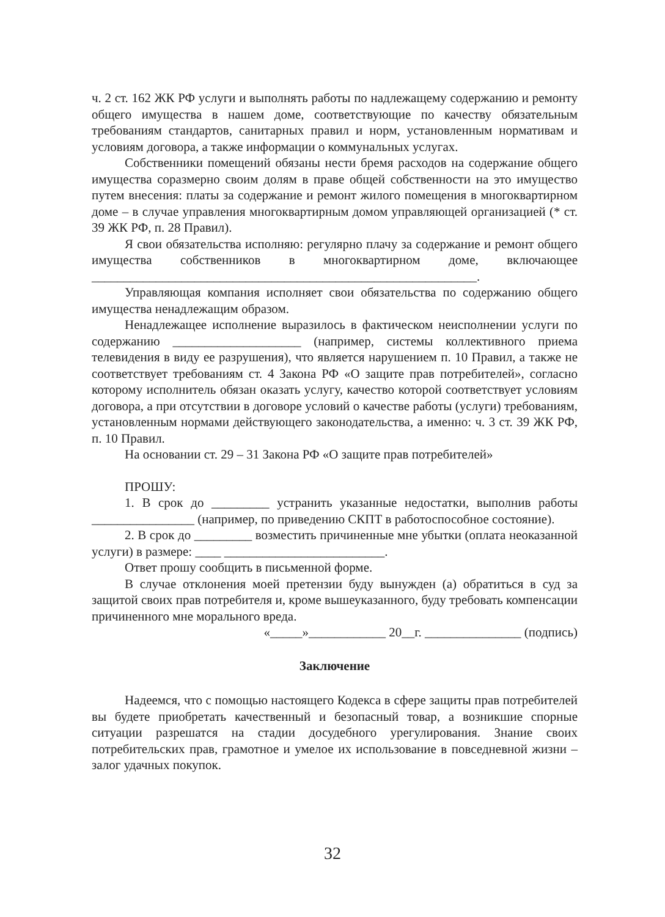ч. 2 ст. 162 ЖК РФ услуги и выполнять работы по надлежащему содержанию и ремонту общего имущества в нашем доме, соответствующие по качеству обязательным требованиям стандартов, санитарных правил и норм, установленным нормативам и условиям договора, а также информации о коммунальных услугах.
Собственники помещений обязаны нести бремя расходов на содержание общего имущества соразмерно своим долям в праве общей собственности на это имущество путем внесения: платы за содержание и ремонт жилого помещения в многоквартирном доме – в случае управления многоквартирным домом управляющей организацией (* ст. 39 ЖК РФ, п. 28 Правил).
Я свои обязательства исполняю: регулярно плачу за содержание и ремонт общего имущества собственников в многоквартирном доме, включающее ____________________________________________________________.
Управляющая компания исполняет свои обязательства по содержанию общего имущества ненадлежащим образом.
Ненадлежащее исполнение выразилось в фактическом неисполнении услуги по содержанию ____________________ (например, системы коллективного приема телевидения в виду ее разрушения), что является нарушением п. 10 Правил, а также не соответствует требованиям ст. 4 Закона РФ «О защите прав потребителей», согласно которому исполнитель обязан оказать услугу, качество которой соответствует условиям договора, а при отсутствии в договоре условий о качестве работы (услуги) требованиям, установленным нормами действующего законодательства, а именно: ч. 3 ст. 39 ЖК РФ, п. 10 Правил.
На основании ст. 29 – 31 Закона РФ «О защите прав потребителей»
ПРОШУ:
1. В срок до _________ устранить указанные недостатки, выполнив работы ________________ (например, по приведению СКПТ в работоспособное состояние).
2. В срок до _________ возместить причиненные мне убытки (оплата неоказанной услуги) в размере: ____ _________________________.
Ответ прошу сообщить в письменной форме.
В случае отклонения моей претензии буду вынужден (а) обратиться в суд за защитой своих прав потребителя и, кроме вышеуказанного, буду требовать компенсации причиненного мне морального вреда.
«_____»____________ 20__г. _______________ (подпись)
Заключение
Надеемся, что с помощью настоящего Кодекса в сфере защиты прав потребителей вы будете приобретать качественный и безопасный товар, а возникшие спорные ситуации разрешатся на стадии досудебного урегулирования. Знание своих потребительских прав, грамотное и умелое их использование в повседневной жизни – залог удачных покупок.
32